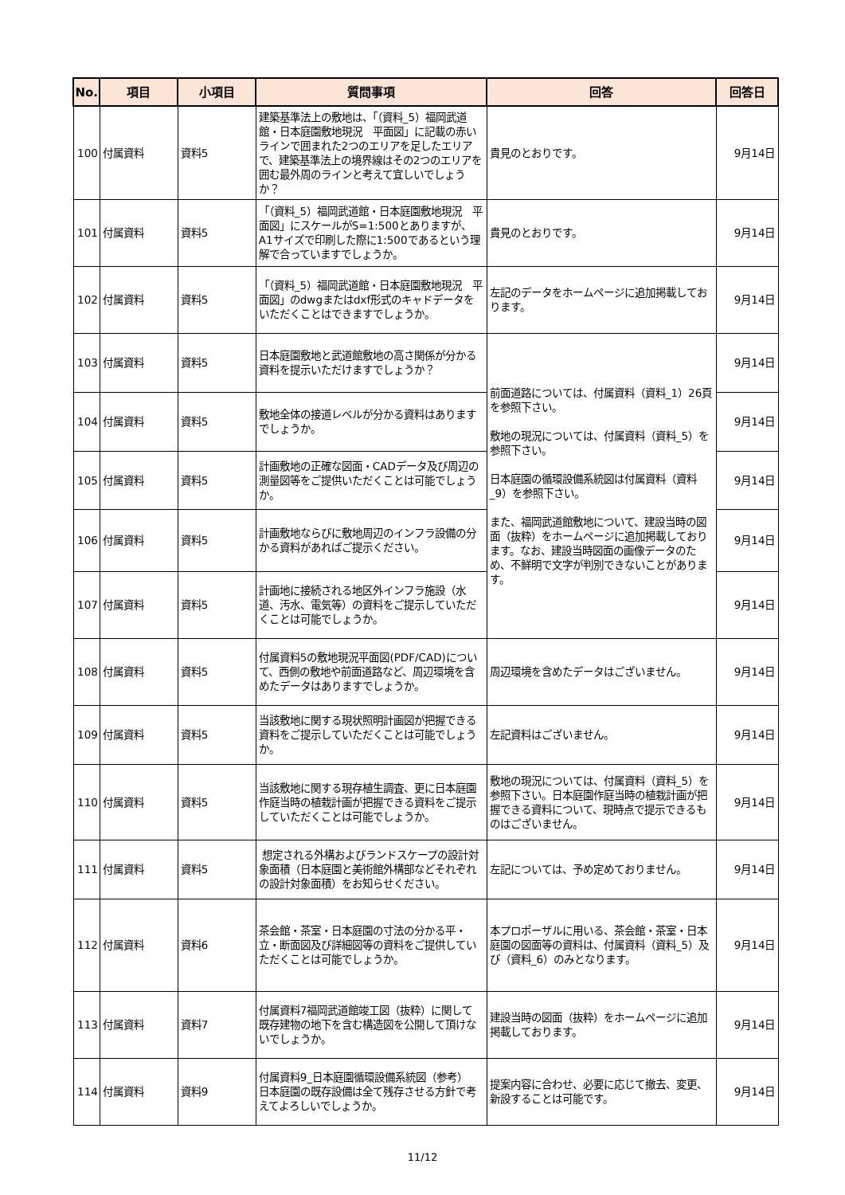| No. | 項目 | 小項目 | 質問事項 | 回答 | 回答日 |
| --- | --- | --- | --- | --- | --- |
| 100 | 付属資料 | 資料5 | 建築基準法上の敷地は、「（資料_5）福岡武道館・日本庭園敷地現況 平面図」に記載の赤いラインで囲まれた2つのエリアを足したエリアで、建築基準法上の境界線はその2つのエリアを囲む最外周のラインと考えて宜しいでしょうか？ | 貴見のとおりです。 | 9月14日 |
| 101 | 付属資料 | 資料5 | 「（資料_5）福岡武道館・日本庭園敷地現況 平面図」にスケールがS=1:500とありますが、A1サイズで印刷した際に1:500であるという理解で合っていますでしょうか。 | 貴見のとおりです。 | 9月14日 |
| 102 | 付属資料 | 資料5 | 「（資料_5）福岡武道館・日本庭園敷地現況 平面図」のdwgまたはdxf形式のキャドデータをいただくことはできますでしょうか。 | 左記のデータをホームページに追加掲載しております。 | 9月14日 |
| 103 | 付属資料 | 資料5 | 日本庭園敷地と武道館敷地の高さ関係が分かる資料を提示いただけますでしょうか？ | 前面道路については、付属資料（資料_1）26頁を参照下さい。 敷地の現況については、付属資料（資料_5）を参照下さい。 日本庭園の循環設備系統図は付属資料（資料_9）を参照下さい。 また、福岡武道館敷地について、建設当時の図面（抜粋）をホームページに追加掲載しております。なお、建設当時図面の画像データのため、不鮮明で文字が判別できないことがあります。 | 9月14日 |
| 104 | 付属資料 | 資料5 | 敷地全体の接道レベルが分かる資料はありますでしょうか。 | | 9月14日 |
| 105 | 付属資料 | 資料5 | 計画敷地の正確な図面・CADデータ及び周辺の測量図等をご提供いただくことは可能でしょうか。 | | 9月14日 |
| 106 | 付属資料 | 資料5 | 計画敷地ならびに敷地周辺のインフラ設備の分かる資料があればご提示ください。 | | 9月14日 |
| 107 | 付属資料 | 資料5 | 計画地に接続される地区外インフラ施設（水道、汚水、電気等）の資料をご提示していただくことは可能でしょうか。 | | 9月14日 |
| 108 | 付属資料 | 資料5 | 付属資料5の敷地現況平面図(PDF/CAD)について、西側の敷地や前面道路など、周辺環境を含めたデータはありますでしょうか。 | 周辺環境を含めたデータはございません。 | 9月14日 |
| 109 | 付属資料 | 資料5 | 当該敷地に関する現状照明計画図が把握できる資料をご提示していただくことは可能でしょうか。 | 左記資料はございません。 | 9月14日 |
| 110 | 付属資料 | 資料5 | 当該敷地に関する現存植生調査、更に日本庭園作庭当時の植栽計画が把握できる資料をご提示していただくことは可能でしょうか。 | 敷地の現況については、付属資料（資料_5）を参照下さい。日本庭園作庭当時の植栽計画が把握できる資料について、現時点で提示できるものはございません。 | 9月14日 |
| 111 | 付属資料 | 資料5 | 想定される外構およびランドスケープの設計対象面積（日本庭園と美術館外構部などそれぞれの設計対象面積）をお知らせください。 | 左記については、予め定めておりません。 | 9月14日 |
| 112 | 付属資料 | 資料6 | 茶会館・茶室・日本庭園の寸法の分かる平・立・断面図及び詳細図等の資料をご提供していただくことは可能でしょうか。 | 本プロポーザルに用いる、茶会館・茶室・日本庭園の図面等の資料は、付属資料（資料_5）及び（資料_6）のみとなります。 | 9月14日 |
| 113 | 付属資料 | 資料7 | 付属資料7福岡武道館竣工図（抜粋）に関して 既存建物の地下を含む構造図を公開して頂けないでしょうか。 | 建設当時の図面（抜粋）をホームページに追加掲載しております。 | 9月14日 |
| 114 | 付属資料 | 資料9 | 付属資料9_日本庭園循環設備系統図（参考） 日本庭園の既存設備は全て残存させる方針で考えてよろしいでしょうか。 | 提案内容に合わせ、必要に応じて撤去、変更、新設することは可能です。 | 9月14日 |
11/12